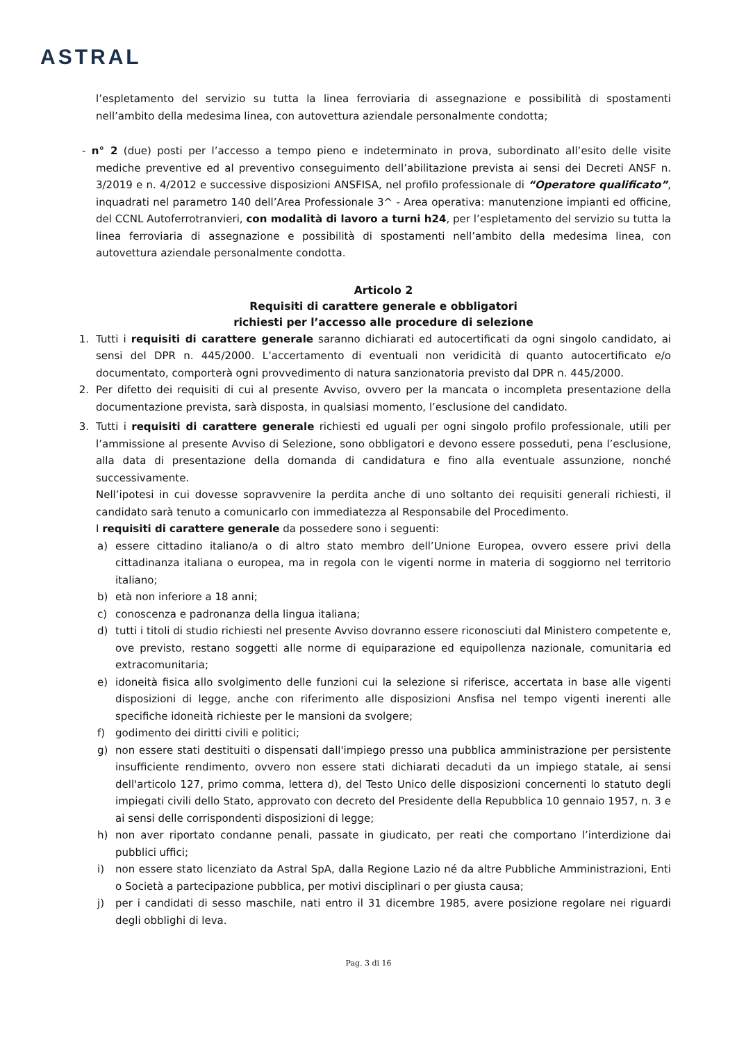ASTRAL
l’espletamento del servizio su tutta la linea ferroviaria di assegnazione e possibilità di spostamenti nell’ambito della medesima linea, con autovettura aziendale personalmente condotta;
- n° 2 (due) posti per l’accesso a tempo pieno e indeterminato in prova, subordinato all’esito delle visite mediche preventive ed al preventivo conseguimento dell’abilitazione prevista ai sensi dei Decreti ANSF n. 3/2019 e n. 4/2012 e successive disposizioni ANSFISA, nel profilo professionale di “Operatore qualificato”, inquadrati nel parametro 140 dell’Area Professionale 3^ - Area operativa: manutenzione impianti ed officine, del CCNL Autoferrotranvieri, con modalità di lavoro a turni h24, per l’espletamento del servizio su tutta la linea ferroviaria di assegnazione e possibilità di spostamenti nell’ambito della medesima linea, con autovettura aziendale personalmente condotta.
Articolo 2
Requisiti di carattere generale e obbligatori
richiesti per l’accesso alle procedure di selezione
1. Tutti i requisiti di carattere generale saranno dichiarati ed autocertificati da ogni singolo candidato, ai sensi del DPR n. 445/2000. L’accertamento di eventuali non veridicità di quanto autocertificato e/o documentato, comporterà ogni provvedimento di natura sanzionatoria previsto dal DPR n. 445/2000.
2. Per difetto dei requisiti di cui al presente Avviso, ovvero per la mancata o incompleta presentazione della documentazione prevista, sarà disposta, in qualsiasi momento, l’esclusione del candidato.
3. Tutti i requisiti di carattere generale richiesti ed uguali per ogni singolo profilo professionale, utili per l’ammissione al presente Avviso di Selezione, sono obbligatori e devono essere posseduti, pena l’esclusione, alla data di presentazione della domanda di candidatura e fino alla eventuale assunzione, nonché successivamente.
Nell’ipotesi in cui dovesse sopravvenire la perdita anche di uno soltanto dei requisiti generali richiesti, il candidato sarà tenuto a comunicarlo con immediatezza al Responsabile del Procedimento.
I requisiti di carattere generale da possedere sono i seguenti:
a) essere cittadino italiano/a o di altro stato membro dell’Unione Europea, ovvero essere privi della cittadinanza italiana o europea, ma in regola con le vigenti norme in materia di soggiorno nel territorio italiano;
b) età non inferiore a 18 anni;
c) conoscenza e padronanza della lingua italiana;
d) tutti i titoli di studio richiesti nel presente Avviso dovranno essere riconosciuti dal Ministero competente e, ove previsto, restano soggetti alle norme di equiparazione ed equipollenza nazionale, comunitaria ed extracomunitaria;
e) idoneità fisica allo svolgimento delle funzioni cui la selezione si riferisce, accertata in base alle vigenti disposizioni di legge, anche con riferimento alle disposizioni Ansfisa nel tempo vigenti inerenti alle specifiche idoneità richieste per le mansioni da svolgere;
f) godimento dei diritti civili e politici;
g) non essere stati destituiti o dispensati dall'impiego presso una pubblica amministrazione per persistente insufficiente rendimento, ovvero non essere stati dichiarati decaduti da un impiego statale, ai sensi dell'articolo 127, primo comma, lettera d), del Testo Unico delle disposizioni concernenti lo statuto degli impiegati civili dello Stato, approvato con decreto del Presidente della Repubblica 10 gennaio 1957, n. 3 e ai sensi delle corrispondenti disposizioni di legge;
h) non aver riportato condanne penali, passate in giudicato, per reati che comportano l’interdizione dai pubblici uffici;
i) non essere stato licenziato da Astral SpA, dalla Regione Lazio né da altre Pubbliche Amministrazioni, Enti o Società a partecipazione pubblica, per motivi disciplinari o per giusta causa;
j) per i candidati di sesso maschile, nati entro il 31 dicembre 1985, avere posizione regolare nei riguardi degli obblighi di leva.
Pag. 3 di 16